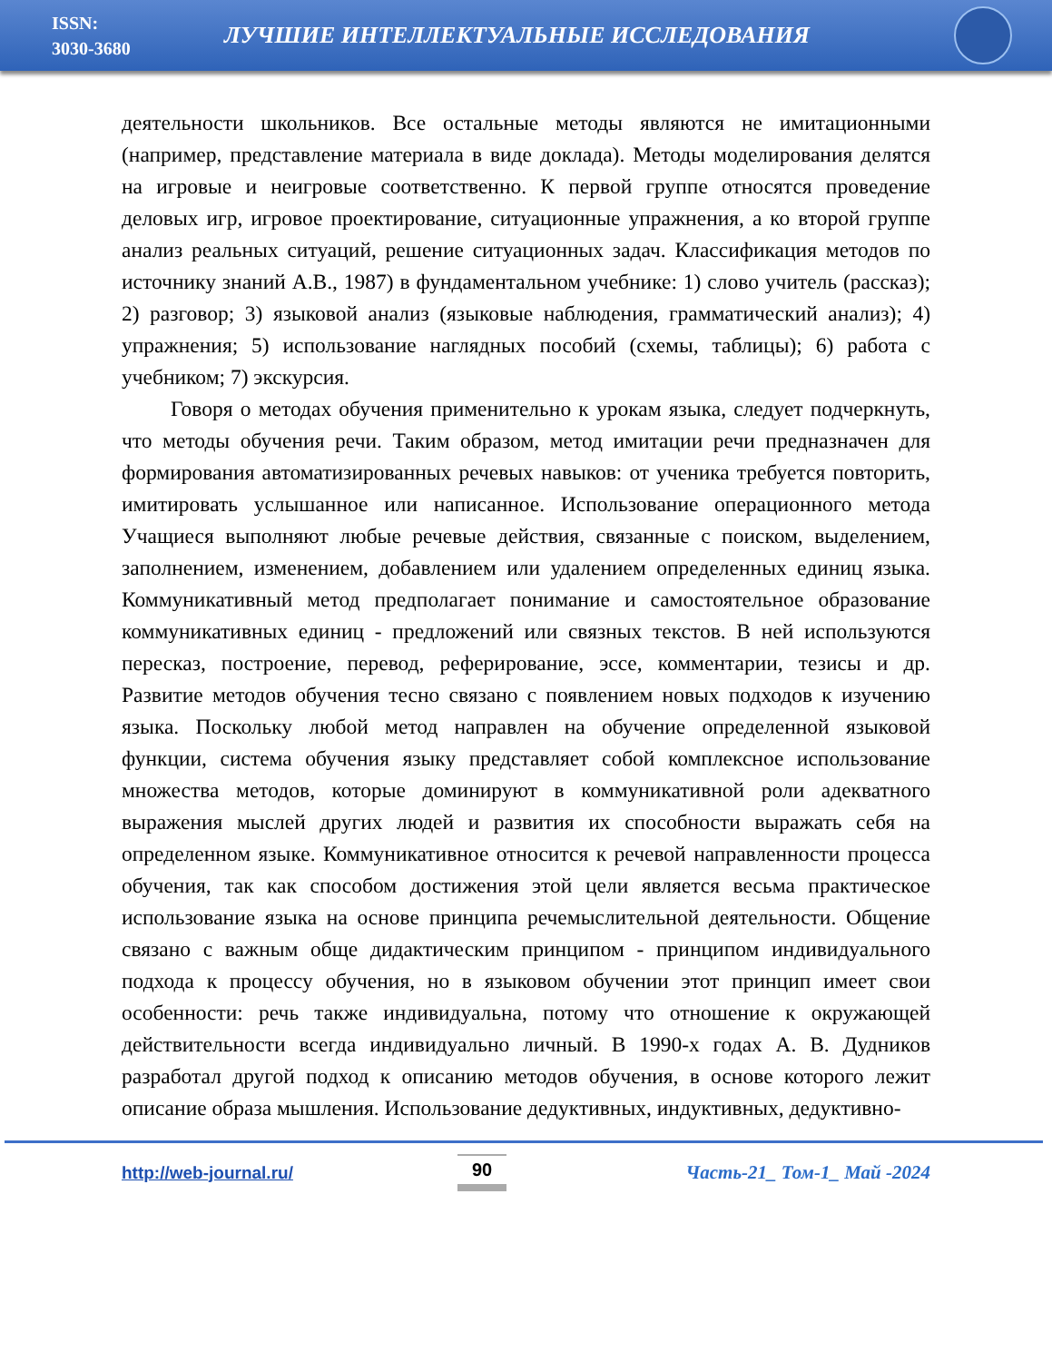ISSN:
3030-3680
ЛУЧШИЕ ИНТЕЛЛЕКТУАЛЬНЫЕ ИССЛЕДОВАНИЯ
деятельности школьников. Все остальные методы являются не имитационными (например, представление материала в виде доклада). Методы моделирования делятся на игровые и неигровые соответственно. К первой группе относятся проведение деловых игр, игровое проектирование, ситуационные упражнения, а ко второй группе анализ реальных ситуаций, решение ситуационных задач. Классификация методов по источнику знаний А.В., 1987) в фундаментальном учебнике: 1) слово учитель (рассказ); 2) разговор; 3) языковой анализ (языковые наблюдения, грамматический анализ); 4) упражнения; 5) использование наглядных пособий (схемы, таблицы); 6) работа с учебником; 7) экскурсия.
Говоря о методах обучения применительно к урокам языка, следует подчеркнуть, что методы обучения речи. Таким образом, метод имитации речи предназначен для формирования автоматизированных речевых навыков: от ученика требуется повторить, имитировать услышанное или написанное. Использование операционного метода Учащиеся выполняют любые речевые действия, связанные с поиском, выделением, заполнением, изменением, добавлением или удалением определенных единиц языка. Коммуникативный метод предполагает понимание и самостоятельное образование коммуникативных единиц - предложений или связных текстов. В ней используются пересказ, построение, перевод, реферирование, эссе, комментарии, тезисы и др. Развитие методов обучения тесно связано с появлением новых подходов к изучению языка. Поскольку любой метод направлен на обучение определенной языковой функции, система обучения языку представляет собой комплексное использование множества методов, которые доминируют в коммуникативной роли адекватного выражения мыслей других людей и развития их способности выражать себя на определенном языке. Коммуникативное относится к речевой направленности процесса обучения, так как способом достижения этой цели является весьма практическое использование языка на основе принципа речемыслительной деятельности. Общение связано с важным обще дидактическим принципом - принципом индивидуального подхода к процессу обучения, но в языковом обучении этот принцип имеет свои особенности: речь также индивидуальна, потому что отношение к окружающей действительности всегда индивидуально личный. В 1990-х годах А. В. Дудников разработал другой подход к описанию методов обучения, в основе которого лежит описание образа мышления. Использование дедуктивных, индуктивных, дедуктивно-
http://web-journal.ru/
90
Часть-21_ Том-1_ Май -2024